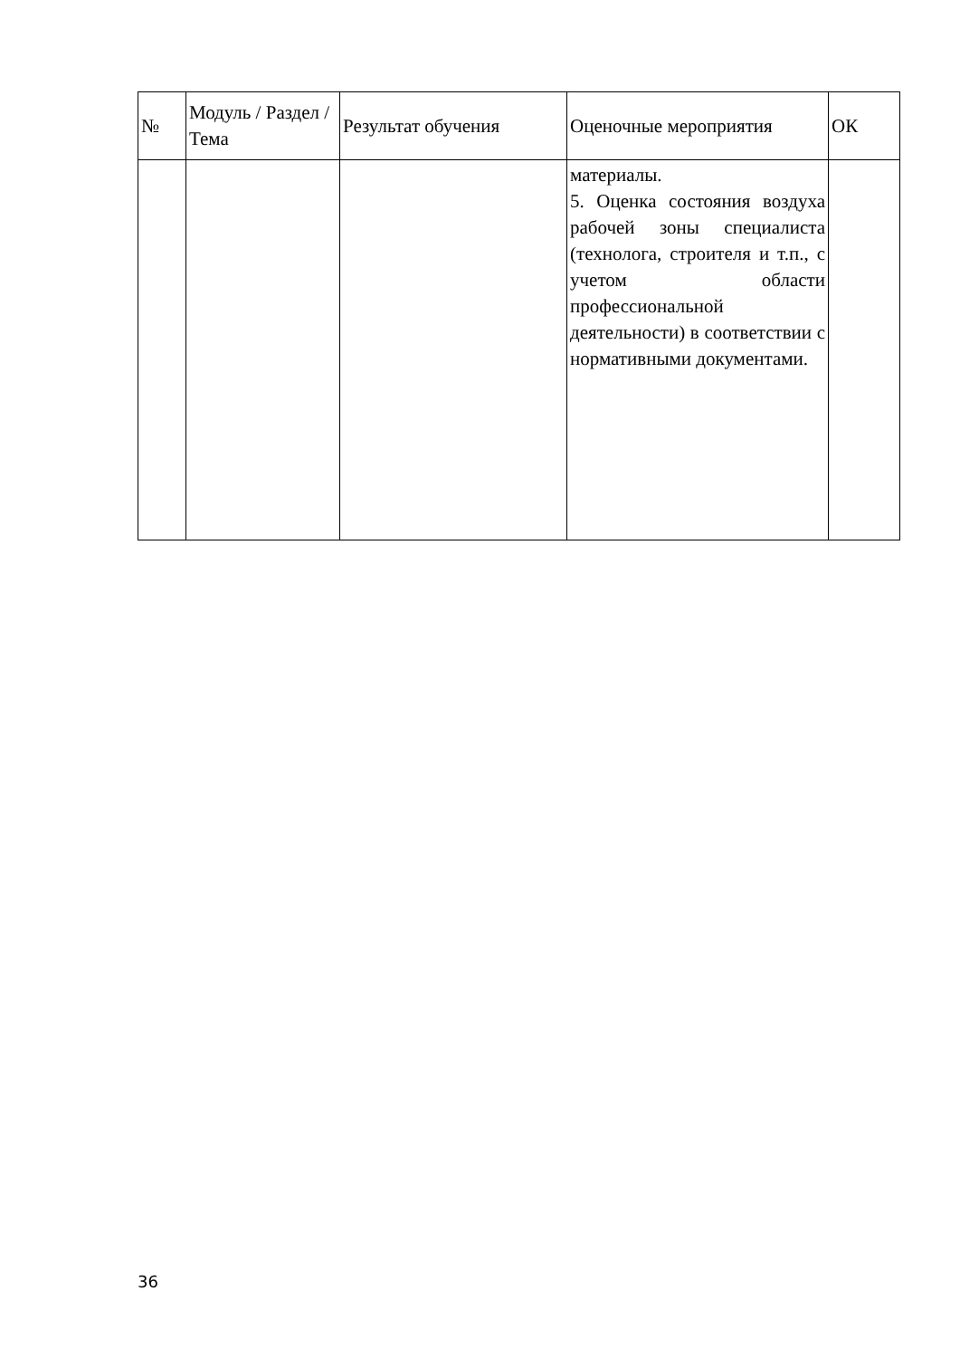| № | Модуль / Раздел / Тема | Результат обучения | Оценочные мероприятия | ОК |
| --- | --- | --- | --- | --- |
| | | | материалы. 5. Оценка состояния воздуха рабочей зоны специалиста (технолога, строителя и т.п., с учетом области профессиональной деятельности) в соответствии с нормативными документами. | |
36